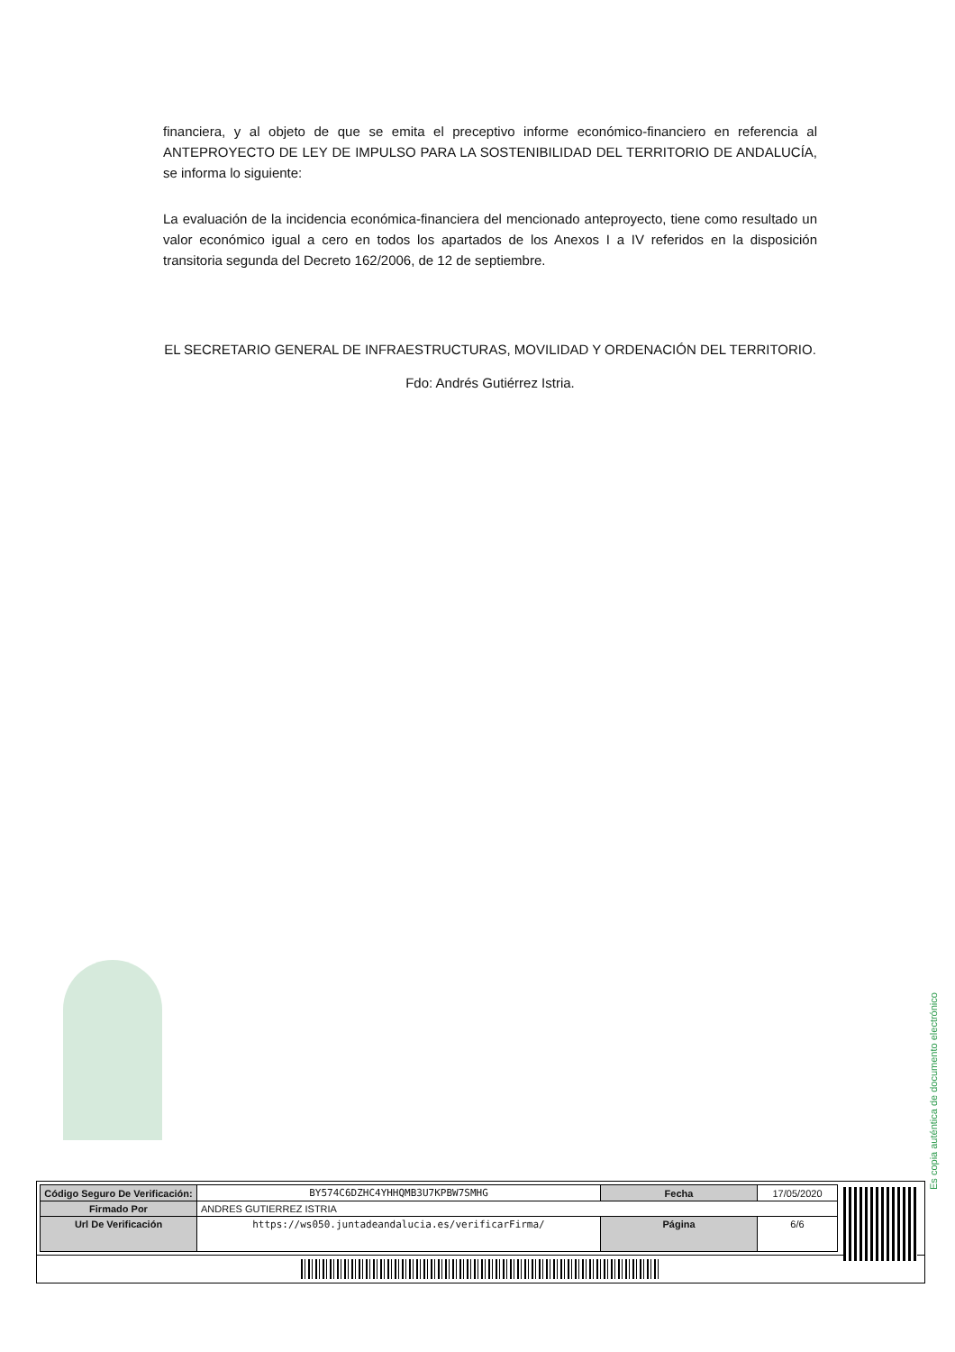financiera, y al objeto de que se emita el preceptivo informe económico-financiero en referencia al ANTEPROYECTO DE LEY DE IMPULSO PARA LA SOSTENIBILIDAD DEL TERRITORIO DE ANDALUCÍA, se informa lo siguiente:
La evaluación de la incidencia económica-financiera del mencionado anteproyecto, tiene como resultado un valor económico igual a cero en todos los apartados de los Anexos I a IV referidos en la disposición transitoria segunda del Decreto 162/2006, de 12 de septiembre.
EL SECRETARIO GENERAL DE INFRAESTRUCTURAS, MOVILIDAD Y ORDENACIÓN DEL TERRITORIO.
Fdo: Andrés Gutiérrez Istria.
Es copia auténtica de documento electrónico
| Código Seguro De Verificación: | BY574C6DZHC4YHHQMB3U7KPBW7SMHG | Fecha | 17/05/2020 |
| Firmado Por | ANDRES GUTIERREZ ISTRIA | | |
| Url De Verificación | https://ws050.juntadeandalucia.es/verificarFirma/ | Página | 6/6 |